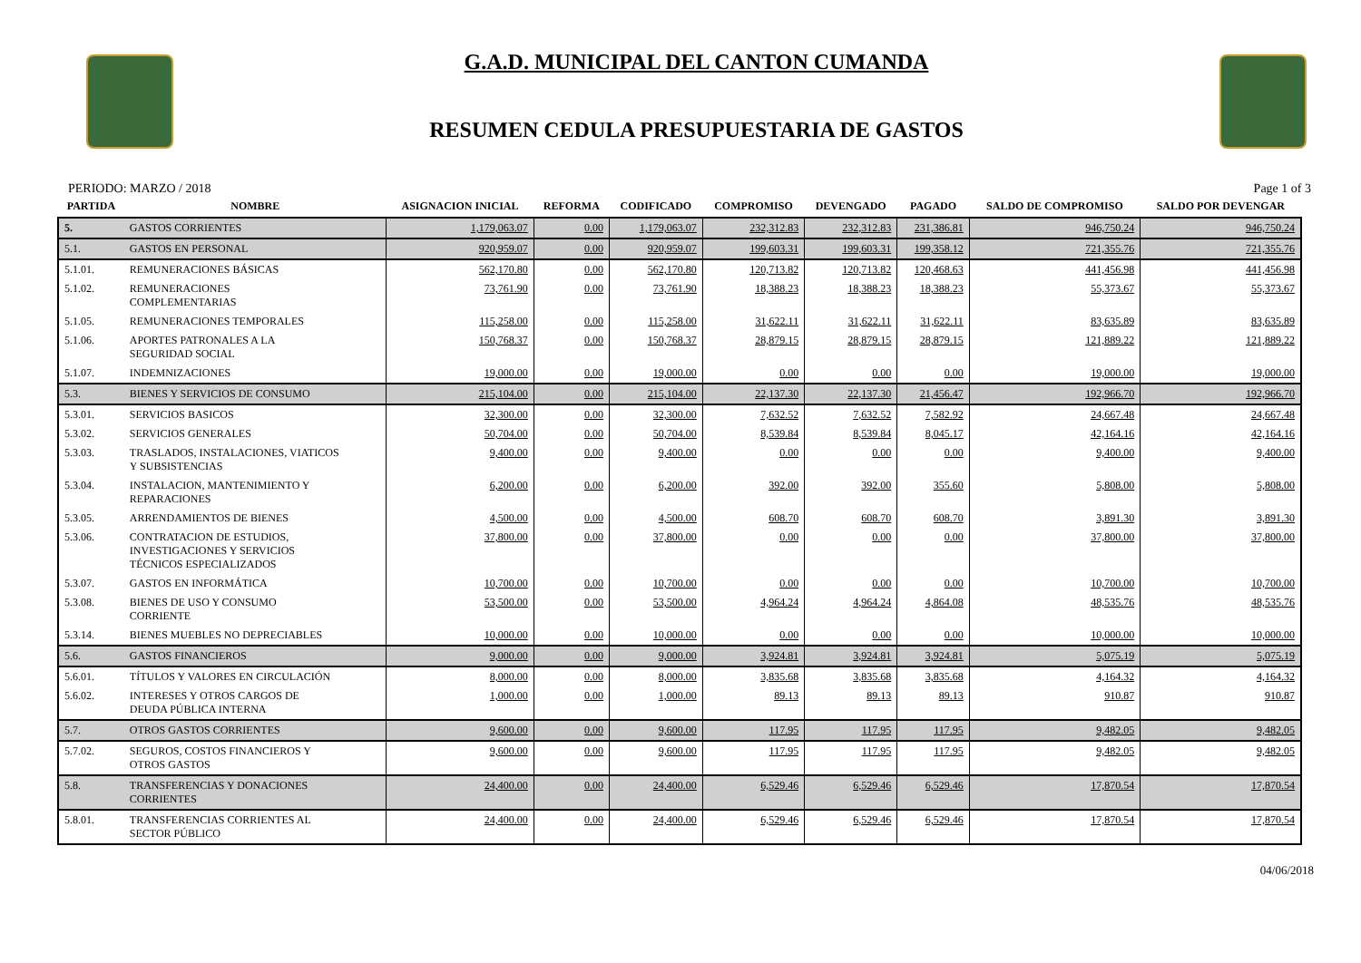G.A.D. MUNICIPAL DEL CANTON CUMANDA
RESUMEN CEDULA PRESUPUESTARIA DE GASTOS
PERIODO: MARZO / 2018 Page 1 of 3
| PARTIDA | NOMBRE | ASIGNACION INICIAL | REFORMA | CODIFICADO | COMPROMISO | DEVENGADO | PAGADO | SALDO DE COMPROMISO | SALDO POR DEVENGAR |
| --- | --- | --- | --- | --- | --- | --- | --- | --- | --- |
| 5. | GASTOS CORRIENTES | 1,179,063.07 | 0.00 | 1,179,063.07 | 232,312.83 | 232,312.83 | 231,386.81 | 946,750.24 | 946,750.24 |
| 5.1. | GASTOS EN PERSONAL | 920,959.07 | 0.00 | 920,959.07 | 199,603.31 | 199,603.31 | 199,358.12 | 721,355.76 | 721,355.76 |
| 5.1.01. | REMUNERACIONES BÁSICAS | 562,170.80 | 0.00 | 562,170.80 | 120,713.82 | 120,713.82 | 120,468.63 | 441,456.98 | 441,456.98 |
| 5.1.02. | REMUNERACIONES COMPLEMENTARIAS | 73,761.90 | 0.00 | 73,761.90 | 18,388.23 | 18,388.23 | 18,388.23 | 55,373.67 | 55,373.67 |
| 5.1.05. | REMUNERACIONES TEMPORALES | 115,258.00 | 0.00 | 115,258.00 | 31,622.11 | 31,622.11 | 31,622.11 | 83,635.89 | 83,635.89 |
| 5.1.06. | APORTES PATRONALES A LA SEGURIDAD SOCIAL | 150,768.37 | 0.00 | 150,768.37 | 28,879.15 | 28,879.15 | 28,879.15 | 121,889.22 | 121,889.22 |
| 5.1.07. | INDEMNIZACIONES | 19,000.00 | 0.00 | 19,000.00 | 0.00 | 0.00 | 0.00 | 19,000.00 | 19,000.00 |
| 5.3. | BIENES Y SERVICIOS DE CONSUMO | 215,104.00 | 0.00 | 215,104.00 | 22,137.30 | 22,137.30 | 21,456.47 | 192,966.70 | 192,966.70 |
| 5.3.01. | SERVICIOS BASICOS | 32,300.00 | 0.00 | 32,300.00 | 7,632.52 | 7,632.52 | 7,582.92 | 24,667.48 | 24,667.48 |
| 5.3.02. | SERVICIOS GENERALES | 50,704.00 | 0.00 | 50,704.00 | 8,539.84 | 8,539.84 | 8,045.17 | 42,164.16 | 42,164.16 |
| 5.3.03. | TRASLADOS, INSTALACIONES, VIATICOS Y SUBSISTENCIAS | 9,400.00 | 0.00 | 9,400.00 | 0.00 | 0.00 | 0.00 | 9,400.00 | 9,400.00 |
| 5.3.04. | INSTALACION, MANTENIMIENTO Y REPARACIONES | 6,200.00 | 0.00 | 6,200.00 | 392.00 | 392.00 | 355.60 | 5,808.00 | 5,808.00 |
| 5.3.05. | ARRENDAMIENTOS DE BIENES | 4,500.00 | 0.00 | 4,500.00 | 608.70 | 608.70 | 608.70 | 3,891.30 | 3,891.30 |
| 5.3.06. | CONTRATACION DE ESTUDIOS, INVESTIGACIONES Y SERVICIOS TÉCNICOS ESPECIALIZADOS | 37,800.00 | 0.00 | 37,800.00 | 0.00 | 0.00 | 0.00 | 37,800.00 | 37,800.00 |
| 5.3.07. | GASTOS EN INFORMÁTICA | 10,700.00 | 0.00 | 10,700.00 | 0.00 | 0.00 | 0.00 | 10,700.00 | 10,700.00 |
| 5.3.08. | BIENES DE USO Y CONSUMO CORRIENTE | 53,500.00 | 0.00 | 53,500.00 | 4,964.24 | 4,964.24 | 4,864.08 | 48,535.76 | 48,535.76 |
| 5.3.14. | BIENES MUEBLES NO DEPRECIABLES | 10,000.00 | 0.00 | 10,000.00 | 0.00 | 0.00 | 0.00 | 10,000.00 | 10,000.00 |
| 5.6. | GASTOS FINANCIEROS | 9,000.00 | 0.00 | 9,000.00 | 3,924.81 | 3,924.81 | 3,924.81 | 5,075.19 | 5,075.19 |
| 5.6.01. | TÍTULOS Y VALORES EN CIRCULACIÓN | 8,000.00 | 0.00 | 8,000.00 | 3,835.68 | 3,835.68 | 3,835.68 | 4,164.32 | 4,164.32 |
| 5.6.02. | INTERESES Y OTROS CARGOS DE DEUDA PÚBLICA INTERNA | 1,000.00 | 0.00 | 1,000.00 | 89.13 | 89.13 | 89.13 | 910.87 | 910.87 |
| 5.7. | OTROS GASTOS CORRIENTES | 9,600.00 | 0.00 | 9,600.00 | 117.95 | 117.95 | 117.95 | 9,482.05 | 9,482.05 |
| 5.7.02. | SEGUROS, COSTOS FINANCIEROS Y OTROS GASTOS | 9,600.00 | 0.00 | 9,600.00 | 117.95 | 117.95 | 117.95 | 9,482.05 | 9,482.05 |
| 5.8. | TRANSFERENCIAS Y DONACIONES CORRIENTES | 24,400.00 | 0.00 | 24,400.00 | 6,529.46 | 6,529.46 | 6,529.46 | 17,870.54 | 17,870.54 |
| 5.8.01. | TRANSFERENCIAS CORRIENTES AL SECTOR PÚBLICO | 24,400.00 | 0.00 | 24,400.00 | 6,529.46 | 6,529.46 | 6,529.46 | 17,870.54 | 17,870.54 |
04/06/2018